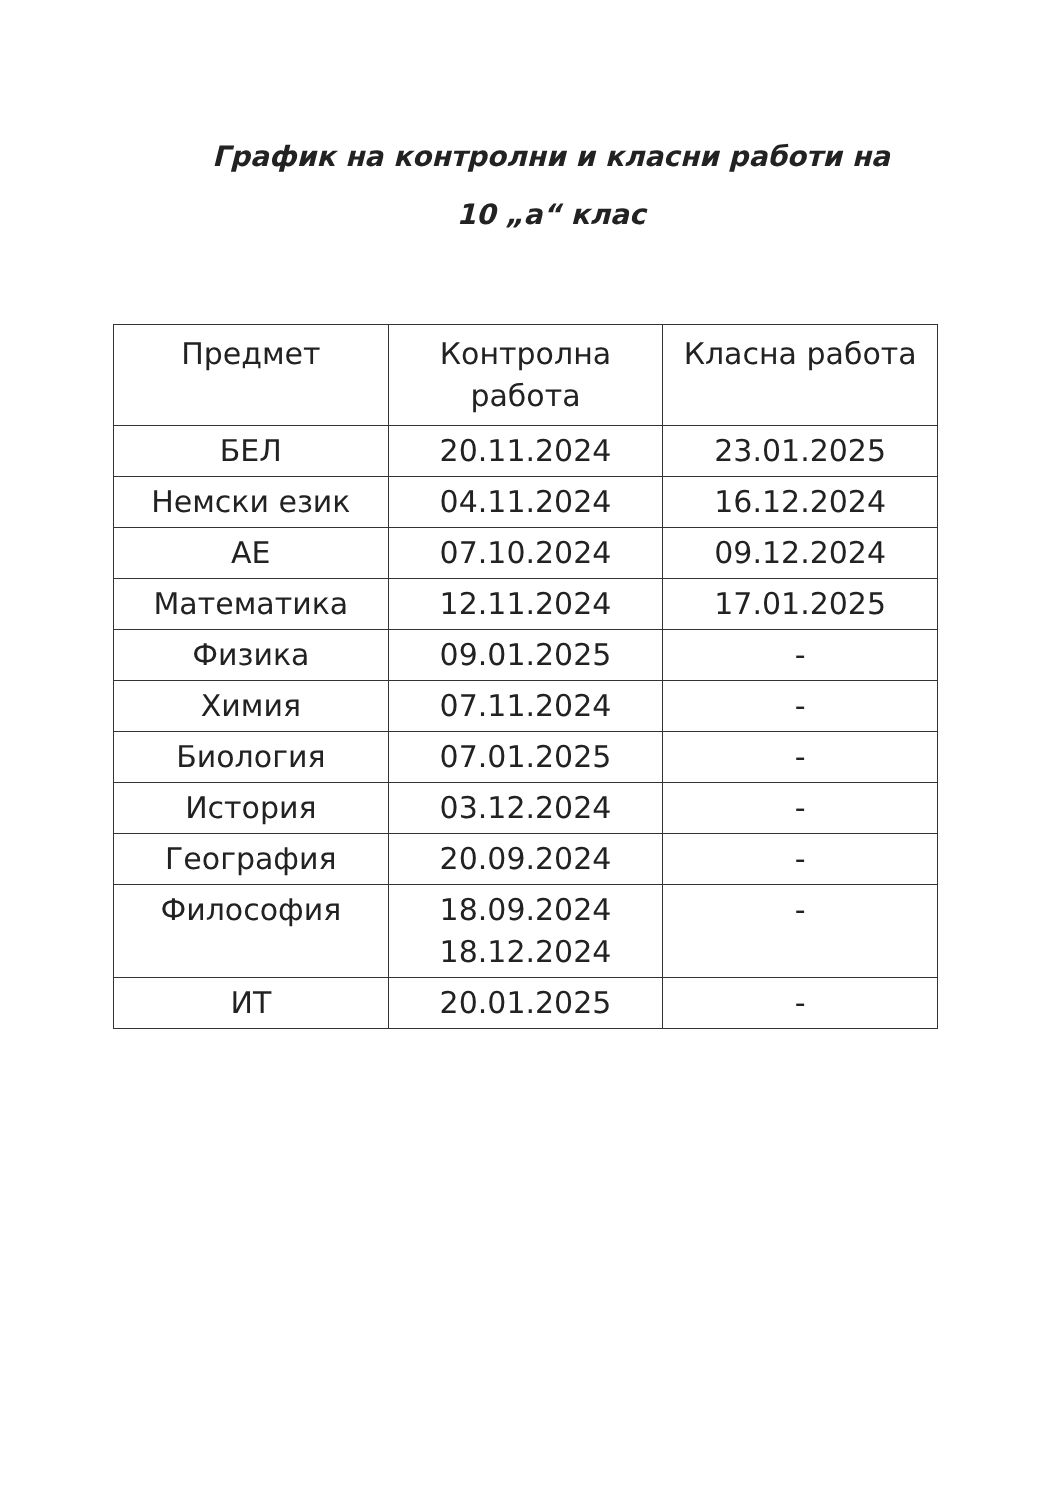График на контролни и класни работи на
10 „а“ клас
| Предмет | Контролна работа | Класна работа |
| --- | --- | --- |
| БЕЛ | 20.11.2024 | 23.01.2025 |
| Немски език | 04.11.2024 | 16.12.2024 |
| АЕ | 07.10.2024 | 09.12.2024 |
| Математика | 12.11.2024 | 17.01.2025 |
| Физика | 09.01.2025 | - |
| Химия | 07.11.2024 | - |
| Биология | 07.01.2025 | - |
| История | 03.12.2024 | - |
| География | 20.09.2024 | - |
| Философия | 18.09.2024 18.12.2024 | - |
| ИТ | 20.01.2025 | - |